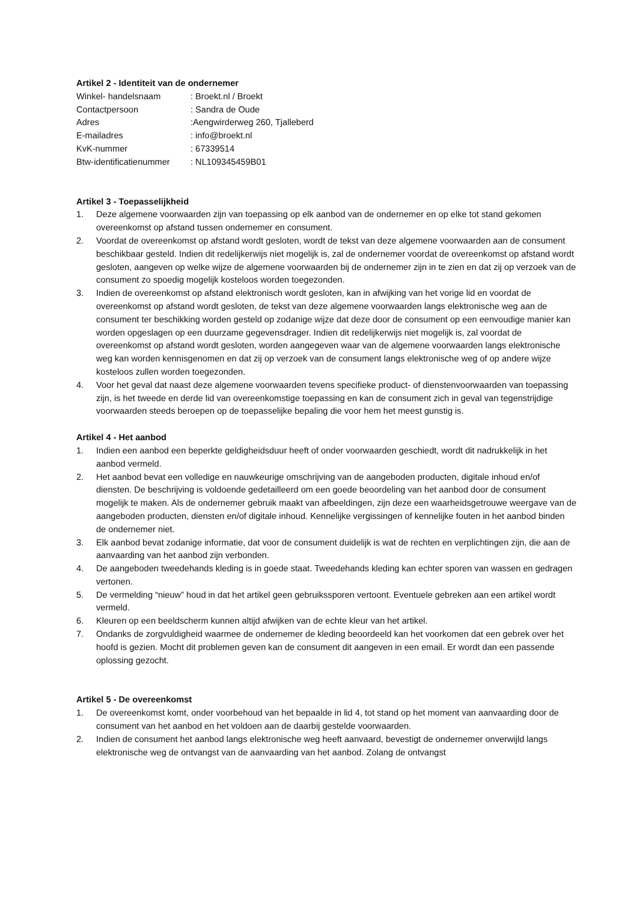Artikel 2 - Identiteit van de ondernemer
Winkel- handelsnaam : Broekt.nl / Broekt
Contactpersoon : Sandra de Oude
Adres :Aengwirderweg 260, Tjalleberd
E-mailadres : info@broekt.nl
KvK-nummer : 67339514
Btw-identificatienummer : NL109345459B01
Artikel 3 - Toepasselijkheid
1. Deze algemene voorwaarden zijn van toepassing op elk aanbod van de ondernemer en op elke tot stand gekomen overeenkomst op afstand tussen ondernemer en consument.
2. Voordat de overeenkomst op afstand wordt gesloten, wordt de tekst van deze algemene voorwaarden aan de consument beschikbaar gesteld. Indien dit redelijkerwijs niet mogelijk is, zal de ondernemer voordat de overeenkomst op afstand wordt gesloten, aangeven op welke wijze de algemene voorwaarden bij de ondernemer zijn in te zien en dat zij op verzoek van de consument zo spoedig mogelijk kosteloos worden toegezonden.
3. Indien de overeenkomst op afstand elektronisch wordt gesloten, kan in afwijking van het vorige lid en voordat de overeenkomst op afstand wordt gesloten, de tekst van deze algemene voorwaarden langs elektronische weg aan de consument ter beschikking worden gesteld op zodanige wijze dat deze door de consument op een eenvoudige manier kan worden opgeslagen op een duurzame gegevensdrager. Indien dit redelijkerwijs niet mogelijk is, zal voordat de overeenkomst op afstand wordt gesloten, worden aangegeven waar van de algemene voorwaarden langs elektronische weg kan worden kennisgenomen en dat zij op verzoek van de consument langs elektronische weg of op andere wijze kosteloos zullen worden toegezonden.
4. Voor het geval dat naast deze algemene voorwaarden tevens specifieke product- of dienstenvoorwaarden van toepassing zijn, is het tweede en derde lid van overeenkomstige toepassing en kan de consument zich in geval van tegenstrijdige voorwaarden steeds beroepen op de toepasselijke bepaling die voor hem het meest gunstig is.
Artikel 4 - Het aanbod
1. Indien een aanbod een beperkte geldigheidsduur heeft of onder voorwaarden geschiedt, wordt dit nadrukkelijk in het aanbod vermeld.
2. Het aanbod bevat een volledige en nauwkeurige omschrijving van de aangeboden producten, digitale inhoud en/of diensten. De beschrijving is voldoende gedetailleerd om een goede beoordeling van het aanbod door de consument mogelijk te maken. Als de ondernemer gebruik maakt van afbeeldingen, zijn deze een waarheidsgetrouwe weergave van de aangeboden producten, diensten en/of digitale inhoud. Kennelijke vergissingen of kennelijke fouten in het aanbod binden de ondernemer niet.
3. Elk aanbod bevat zodanige informatie, dat voor de consument duidelijk is wat de rechten en verplichtingen zijn, die aan de aanvaarding van het aanbod zijn verbonden.
4. De aangeboden tweedehands kleding is in goede staat. Tweedehands kleding kan echter sporen van wassen en gedragen vertonen.
5. De vermelding “nieuw” houd in dat het artikel geen gebruikssporen vertoont. Eventuele gebreken aan een artikel wordt vermeld.
6. Kleuren op een beeldscherm kunnen altijd afwijken van de echte kleur van het artikel.
7. Ondanks de zorgvuldigheid waarmee de ondernemer de kleding beoordeeld kan het voorkomen dat een gebrek over het hoofd is gezien. Mocht dit problemen geven kan de consument dit aangeven in een email. Er wordt dan een passende oplossing gezocht.
Artikel 5 - De overeenkomst
1. De overeenkomst komt, onder voorbehoud van het bepaalde in lid 4, tot stand op het moment van aanvaarding door de consument van het aanbod en het voldoen aan de daarbij gestelde voorwaarden.
2. Indien de consument het aanbod langs elektronische weg heeft aanvaard, bevestigt de ondernemer onverwijld langs elektronische weg de ontvangst van de aanvaarding van het aanbod. Zolang de ontvangst